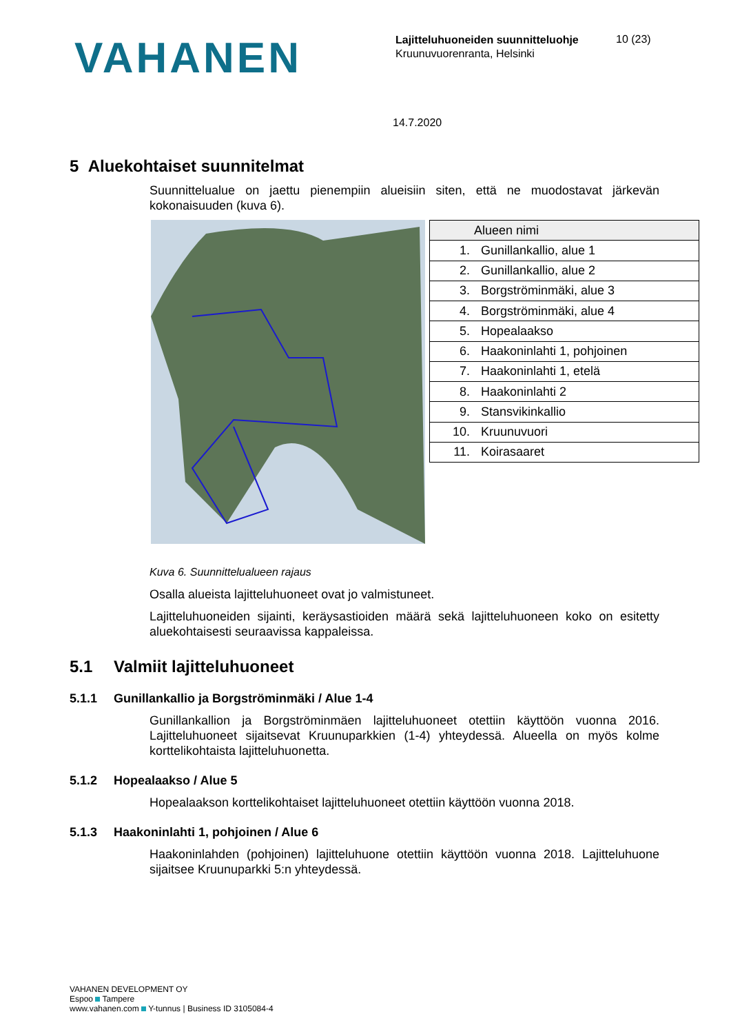VAHANEN
Lajitteluhuoneiden suunnitteluohje
Kruunuvuorenranta, Helsinki
10 (23)
14.7.2020
5 Aluekohtaiset suunnitelmat
Suunnittelualue on jaettu pienempiin alueisiin siten, että ne muodostavat järkevän kokonaisuuden (kuva 6).
| Alueen nimi | |
| --- | --- |
| 1. | Gunillankallio, alue 1 |
| 2. | Gunillankallio, alue 2 |
| 3. | Borgströminmäki, alue 3 |
| 4. | Borgströminmäki, alue 4 |
| 5. | Hopealaakso |
| 6. | Haakoninlahti 1, pohjoinen |
| 7. | Haakoninlahti 1, etelä |
| 8. | Haakoninlahti 2 |
| 9. | Stansvikinkallio |
| 10. | Kruunuvuori |
| 11. | Koirasaaret |
Kuva 6. Suunnittelualueen rajaus
Osalla alueista lajitteluhuoneet ovat jo valmistuneet.
Lajitteluhuoneiden sijainti, keräysastioiden määrä sekä lajitteluhuoneen koko on esitetty aluekohtaisesti seuraavissa kappaleissa.
5.1 Valmiit lajitteluhuoneet
5.1.1 Gunillankallio ja Borgströminmäki / Alue 1-4
Gunillankallion ja Borgströminmäen lajitteluhuoneet otettiin käyttöön vuonna 2016. Lajitteluhuoneet sijaitsevat Kruunuparkkien (1-4) yhteydessä. Alueella on myös kolme korttelikohtaista lajitteluhuonetta.
5.1.2 Hopealaakso / Alue 5
Hopealaakson korttelikohtaiset lajitteluhuoneet otettiin käyttöön vuonna 2018.
5.1.3 Haakoninlahti 1, pohjoinen / Alue 6
Haakoninlahden (pohjoinen) lajitteluhuone otettiin käyttöön vuonna 2018. Lajitteluhuone sijaitsee Kruunuparkki 5:n yhteydessä.
VAHANEN DEVELOPMENT OY
Espoo Tampere
www.vahanen.com Y-tunnus | Business ID 3105084-4